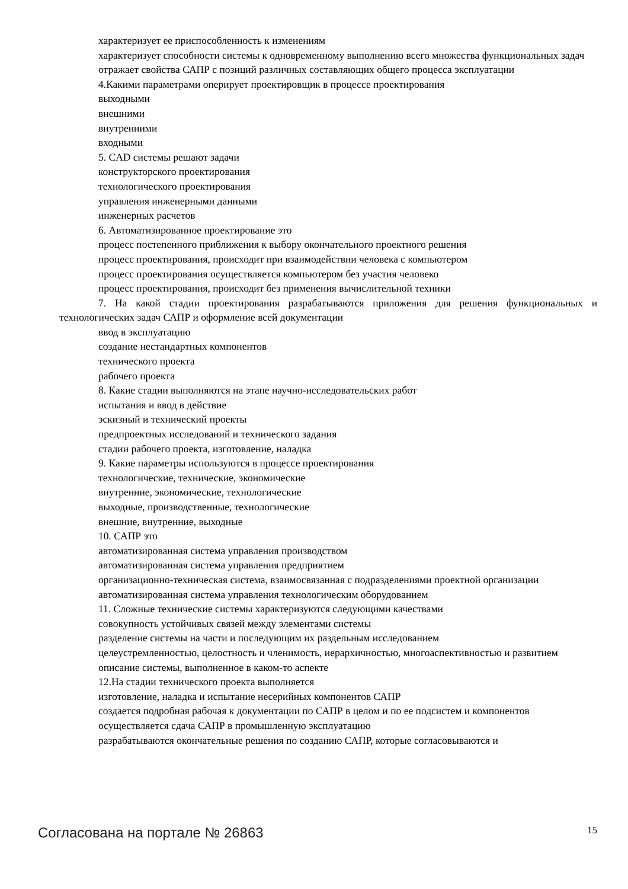характеризует ее приспособленность к изменениям
характеризует способности системы к одновременному выполнению всего множества функциональных задач
отражает свойства САПР с позиций различных составляющих общего процесса эксплуатации
4.Какими параметрами оперирует проектировщик в процессе проектирования
выходными
внешними
внутренними
входными
5. CAD системы решают задачи
конструкторского проектирования
технологического проектирования
управления инженерными данными
инженерных расчетов
6. Автоматизированное проектирование это
процесс постепенного приближения к выбору окончательного проектного решения
процесс проектирования, происходит при взаимодействии человека с компьютером
процесс проектирования осуществляется компьютером без участия человеко
процесс проектирования, происходит без применения вычислительной техники
7. На какой стадии проектирования разрабатываются приложения для решения функциональных и технологических задач САПР и оформление всей документации
ввод в эксплуатацию
создание нестандартных компонентов
технического проекта
рабочего проекта
8. Какие стадии выполняются на этапе научно-исследовательских работ
испытания и ввод в действие
эскизный и технический проекты
предпроектных исследований и технического задания
стадии рабочего проекта, изготовление, наладка
9. Какие параметры используются в процессе проектирования
технологические, технические, экономические
внутренние, экономические, технологические
выходные, производственные, технологические
внешние, внутренние, выходные
10. САПР это
автоматизированная система управления производством
автоматизированная система управления предприятием
организационно-техническая система, взаимосвязанная с подразделениями проектной организации
автоматизированная система управления технологическим оборудованием
11. Сложные технические системы характеризуются следующими качествами
совокупность устойчивых связей между элементами системы
разделение системы на части и последующим их раздельным исследованием
целеустремленностью, целостность и членимость, иерархичностью, многоаспективностью и развитием
описание системы, выполненное в каком-то аспекте
12.На стадии технического проекта выполняется
изготовление, наладка и испытание несерийных компонентов САПР
создается подробная рабочая к документации по САПР в целом и по ее подсистем и компонентов
осуществляется сдача САПР в промышленную эксплуатацию
разрабатываются окончательные решения по созданию САПР, которые согласовываются и
Согласована на портале № 26863 15